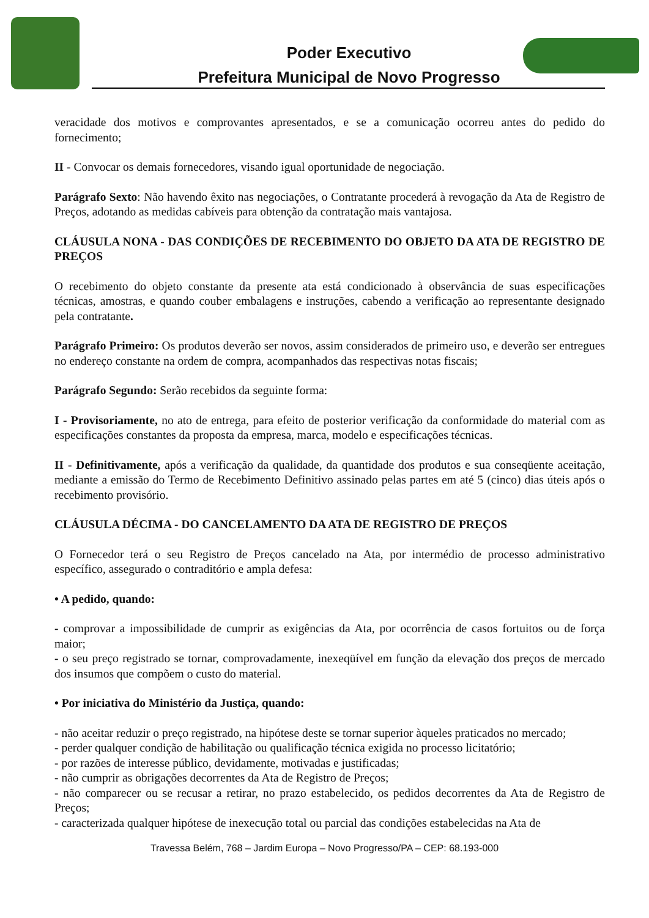Poder Executivo
Prefeitura Municipal de Novo Progresso
veracidade dos motivos e comprovantes apresentados, e se a comunicação ocorreu antes do pedido do fornecimento;
II - Convocar os demais fornecedores, visando igual oportunidade de negociação.
Parágrafo Sexto: Não havendo êxito nas negociações, o Contratante procederá à revogação da Ata de Registro de Preços, adotando as medidas cabíveis para obtenção da contratação mais vantajosa.
CLÁUSULA NONA - DAS CONDIÇÕES DE RECEBIMENTO DO OBJETO DA ATA DE REGISTRO DE PREÇOS
O recebimento do objeto constante da presente ata está condicionado à observância de suas especificações técnicas, amostras, e quando couber embalagens e instruções, cabendo a verificação ao representante designado pela contratante.
Parágrafo Primeiro: Os produtos deverão ser novos, assim considerados de primeiro uso, e deverão ser entregues no endereço constante na ordem de compra, acompanhados das respectivas notas fiscais;
Parágrafo Segundo: Serão recebidos da seguinte forma:
I - Provisoriamente, no ato de entrega, para efeito de posterior verificação da conformidade do material com as especificações constantes da proposta da empresa, marca, modelo e especificações técnicas.
II - Definitivamente, após a verificação da qualidade, da quantidade dos produtos e sua conseqüente aceitação, mediante a emissão do Termo de Recebimento Definitivo assinado pelas partes em até 5 (cinco) dias úteis após o recebimento provisório.
CLÁUSULA DÉCIMA - DO CANCELAMENTO DA ATA DE REGISTRO DE PREÇOS
O Fornecedor terá o seu Registro de Preços cancelado na Ata, por intermédio de processo administrativo específico, assegurado o contraditório e ampla defesa:
• A pedido, quando:
- comprovar a impossibilidade de cumprir as exigências da Ata, por ocorrência de casos fortuitos ou de força maior;
- o seu preço registrado se tornar, comprovadamente, inexeqüível em função da elevação dos preços de mercado dos insumos que compõem o custo do material.
• Por iniciativa do Ministério da Justiça, quando:
- não aceitar reduzir o preço registrado, na hipótese deste se tornar superior àqueles praticados no mercado;
- perder qualquer condição de habilitação ou qualificação técnica exigida no processo licitatório;
- por razões de interesse público, devidamente, motivadas e justificadas;
- não cumprir as obrigações decorrentes da Ata de Registro de Preços;
- não comparecer ou se recusar a retirar, no prazo estabelecido, os pedidos decorrentes da Ata de Registro de Preços;
- caracterizada qualquer hipótese de inexecução total ou parcial das condições estabelecidas na Ata de
Travessa Belém, 768 – Jardim Europa – Novo Progresso/PA – CEP: 68.193-000